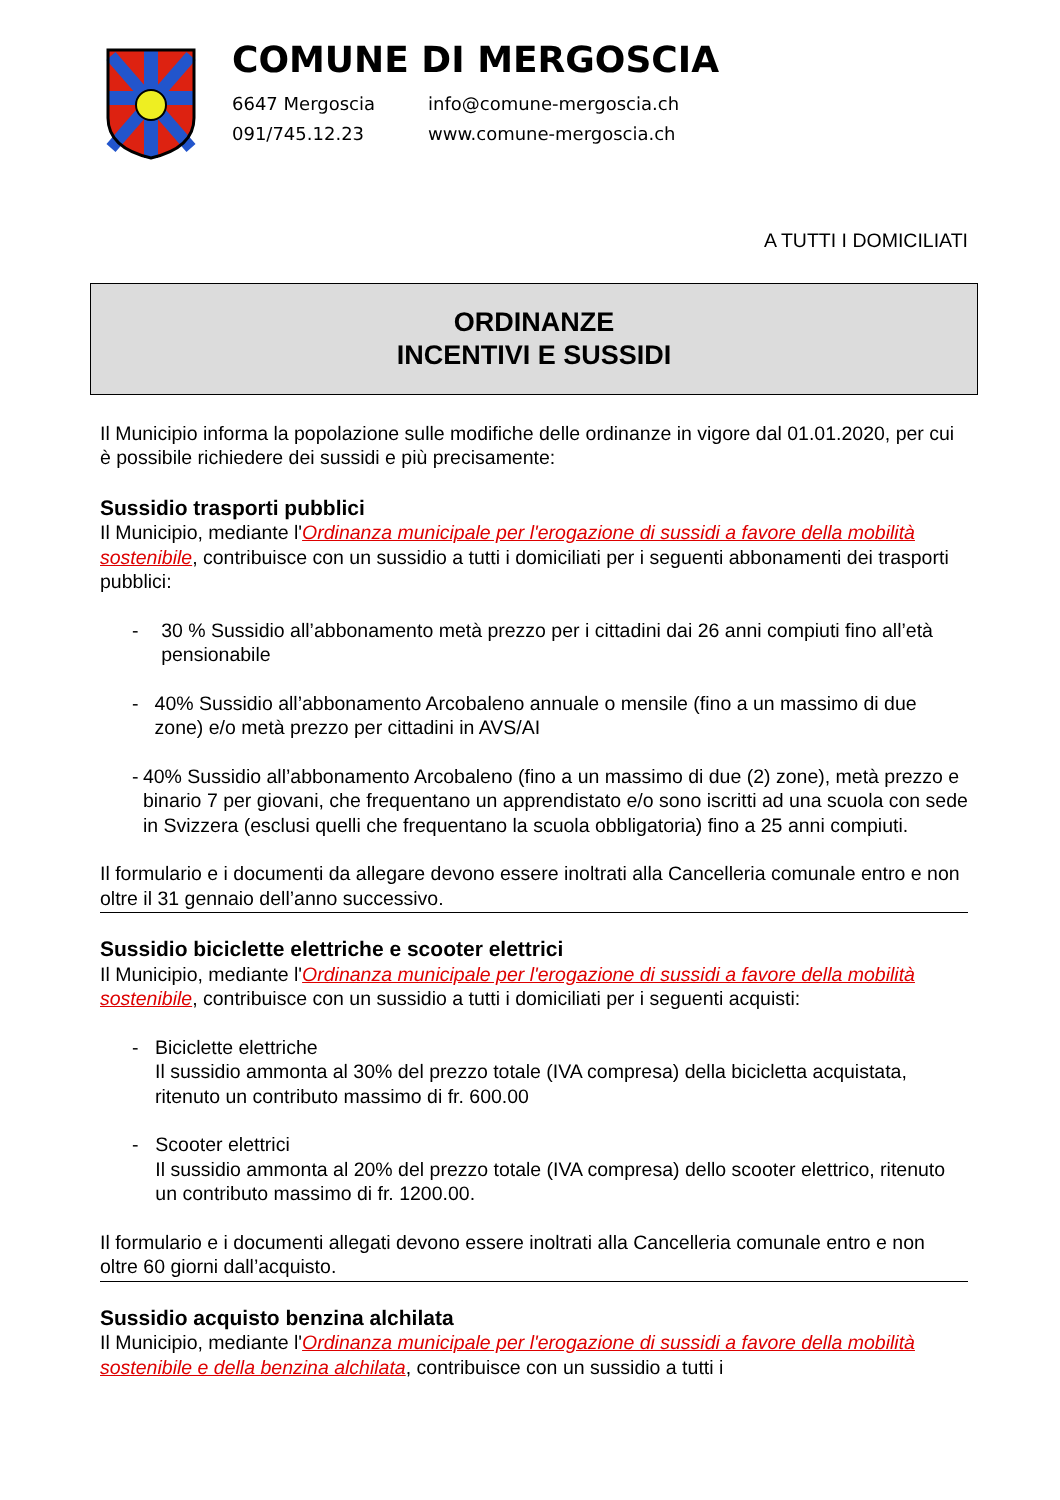COMUNE DI MERGOSCIA
6647 Mergoscia
091/745.12.23
info@comune-mergoscia.ch
www.comune-mergoscia.ch
A TUTTI I DOMICILIATI
ORDINANZE
INCENTIVI E SUSSIDI
Il Municipio informa la popolazione sulle modifiche delle ordinanze in vigore dal 01.01.2020, per cui è possibile richiedere dei sussidi e più precisamente:
Sussidio trasporti pubblici
Il Municipio, mediante l'Ordinanza municipale per l'erogazione di sussidi a favore della mobilità sostenibile, contribuisce con un sussidio a tutti i domiciliati per i seguenti abbonamenti dei trasporti pubblici:
- 30 % Sussidio all’abbonamento metà prezzo per i cittadini dai 26 anni compiuti fino all’età pensionabile
- 40% Sussidio all’abbonamento Arcobaleno annuale o mensile (fino a un massimo di due zone) e/o metà prezzo per cittadini in AVS/AI
- 40% Sussidio all’abbonamento Arcobaleno (fino a un massimo di due (2) zone), metà prezzo e binario 7 per giovani, che frequentano un apprendistato e/o sono iscritti ad una scuola con sede in Svizzera (esclusi quelli che frequentano la scuola obbligatoria) fino a 25 anni compiuti.
Il formulario e i documenti da allegare devono essere inoltrati alla Cancelleria comunale entro e non oltre il 31 gennaio dell’anno successivo.
Sussidio biciclette elettriche e scooter elettrici
Il Municipio, mediante l'Ordinanza municipale per l'erogazione di sussidi a favore della mobilità sostenibile, contribuisce con un sussidio a tutti i domiciliati per i seguenti acquisti:
- Biciclette elettriche
Il sussidio ammonta al 30% del prezzo totale (IVA compresa) della bicicletta acquistata, ritenuto un contributo massimo di fr. 600.00
- Scooter elettrici
Il sussidio ammonta al 20% del prezzo totale (IVA compresa) dello scooter elettrico, ritenuto un contributo massimo di fr. 1200.00.
Il formulario e i documenti allegati devono essere inoltrati alla Cancelleria comunale entro e non oltre 60 giorni dall’acquisto.
Sussidio acquisto benzina alchilata
Il Municipio, mediante l'Ordinanza municipale per l'erogazione di sussidi a favore della mobilità sostenibile e della benzina alchilata, contribuisce con un sussidio a tutti i